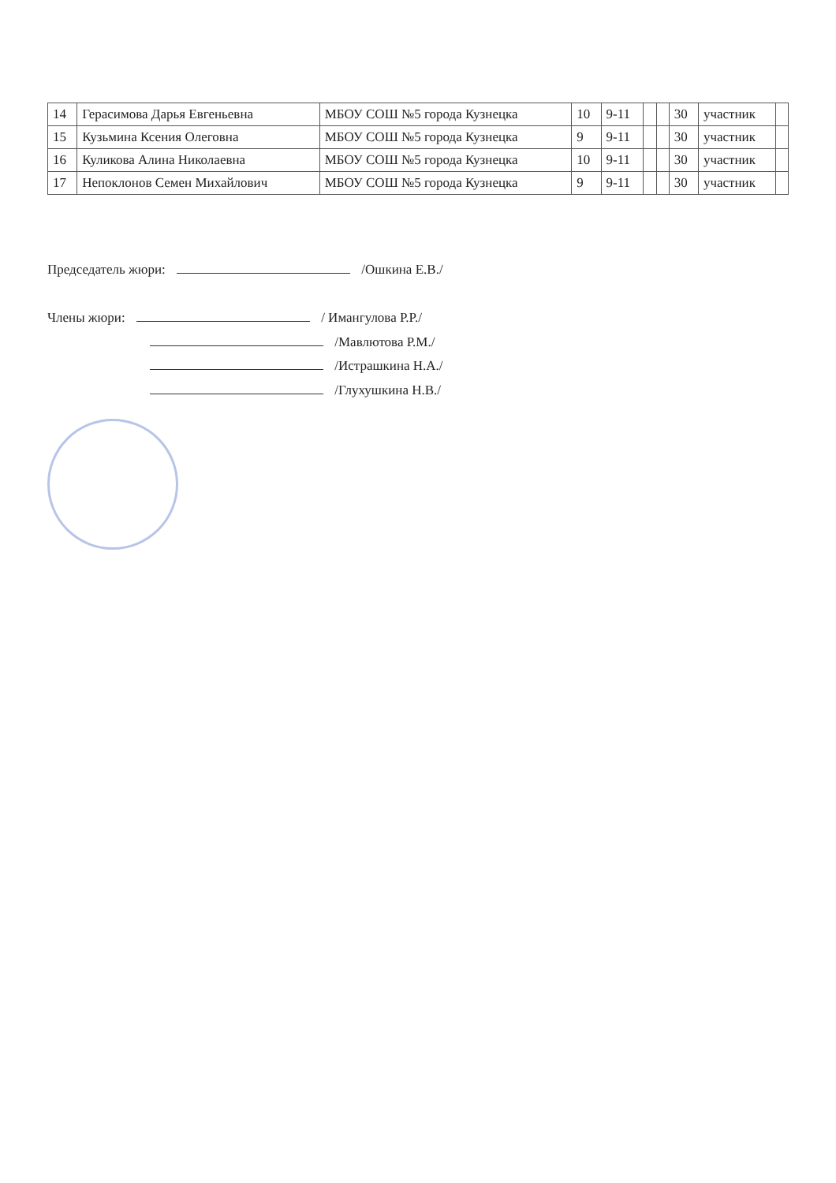| 14 | Герасимова Дарья Евгеньевна | МБОУ СОШ №5 города Кузнецка | 10 | 9-11 | | | 30 | участник | |
| 15 | Кузьмина Ксения Олеговна | МБОУ СОШ №5 города Кузнецка | 9 | 9-11 | | | 30 | участник | |
| 16 | Куликова Алина Николаевна | МБОУ СОШ №5 города Кузнецка | 10 | 9-11 | | | 30 | участник | |
| 17 | Непоклонов Семен Михайлович | МБОУ СОШ №5 города Кузнецка | 9 | 9-11 | | | 30 | участник | |
Председатель жюри: /Ошкина Е.В./
Члены жюри: / Имангулова Р.Р./
/Мавлютова Р.М./
/Истрашкина Н.А./
/Глухушкина Н.В./